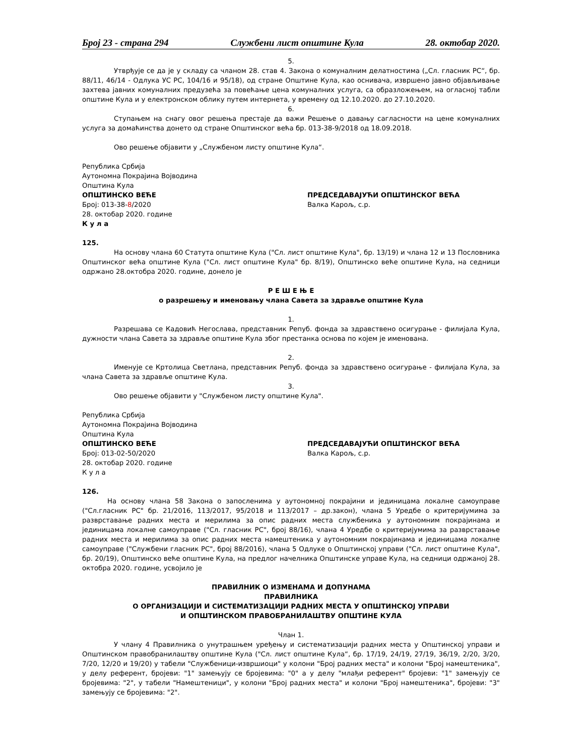Број 23 - страна 294 Службени лист општине Кула 28. октобар 2020.
5.
Утврђује се да је у складу са чланом 28. став 4. Закона о комуналним делатностима („Сл. гласник РС“, бр. 88/11, 46/14 - Одлука УС РС, 104/16 и 95/18), од стране Општине Кула, као оснивача, извршено јавно објављивање захтева јавних комуналних предузећа за повећање цена комуналних услуга, са образложењем, на огласној табли општине Кула и у електронском облику путем интернета, у времену од 12.10.2020. до 27.10.2020.
6.
Ступањем на снагу овог решења престаје да важи Решење о давању сагласности на цене комуналних услуга за домаћинства донето од стране Општинског већа бр. 013-38-9/2018 од 18.09.2018.
Ово решење објавити у „Службеном листу општине Кула“.
Република Србија
Аутономна Покрајина Војводина
Општина Кула
ОПШТИНСКО ВЕЋЕ
Број: 013-38-8/2020
28. октобар 2020. године
К у л а
ПРЕДСЕДАВАЈУЋИ ОПШТИНСКОГ ВЕЋА
Валка Карољ, с.р.
125.
На основу члана 60 Статута општине Кула ("Сл. лист општине Кула", бр. 13/19) и члана 12 и 13 Пословника Општинског већа општине Кула ("Сл. лист општине Кула" бр. 8/19), Општинско веће општине Кула, на седници одржано 28.октобра 2020. године, донело је
Р Е Ш Е Њ Е
о разрешењу и именовању члана Савета за здравље општине Кула
1.
Разрешава се Кадовић Негослава, представник Репуб. фонда за здравствено осигурање - филијала Кула, дужности члана Савета за здравље општине Кула због престанка основа по којем је именована.
2.
Именује се Кртолица Светлана, представник Репуб. фонда за здравствено осигурање - филијала Кула, за члана Савета за здравље општине Кула.
3.
Ово решење објавити у "Службеном листу општине Кула".
Република Србија
Аутономна Покрајина Војводина
Општина Кула
ОПШТИНСКО ВЕЋЕ
Број: 013-02-50/2020
28. октобар 2020. године
К у л а
ПРЕДСЕДАВАЈУЋИ ОПШТИНСКОГ ВЕЋА
Валка Карољ, с.р.
126.
На основу члана 58 Закона о запосленима у аутономној покрајини и јединицама локалне самоуправе ("Сл.гласник РС" бр. 21/2016, 113/2017, 95/2018 и 113/2017 – др.закон), члана 5 Уредбе о критеријумима за разврставање радних места и мерилима за опис радних места службеника у аутономним покрајинама и јединицама локалне самоуправе ("Сл. гласник РС", број 88/16), члана 4 Уредбе о критеријумима за разврставање радних места и мерилима за опис радних места намештеника у аутономним покрајинама и јединицама локалне самоуправе ("Службени гласник РС", број 88/2016), члана 5 Одлуке о Општинској управи ("Сл. лист општине Кула", бр. 20/19), Општинско веће општине Кула, на предлог начелника Општинске управе Кула, на седници одржаној 28. октобра 2020. године, усвојило је
ПРАВИЛНИК О ИЗМЕНАМА И ДОПУНАМА
ПРАВИЛНИКА
О ОРГАНИЗАЦИЈИ И СИСТЕМАТИЗАЦИЈИ РАДНИХ МЕСТА У ОПШТИНСКОЈ УПРАВИ
И ОПШТИНСКОМ ПРАВОБРАНИЛАШТВУ ОПШТИНЕ КУЛА
Члан 1.
У члану 4 Правилника о унутрашњем уређењу и систематизацији радних места у Општинској управи и Општинском правобранилаштву општине Кула ("Сл. лист општине Кула“, бр. 17/19, 24/19, 27/19, 36/19, 2/20, 3/20, 7/20, 12/20 и 19/20) у табели "Службеници-извршиоци" у колони "Број радних места" и колони "Број намештеника", у делу референт, бројеви: "1" замењују се бројевима: "0" а у делу "млађи референт" бројеви: "1" замењују се бројевима: "2", у табели "Намештеници", у колони "Број радних места" и колони "Број намештеника", бројеви: "3" замењују се бројевима: "2".